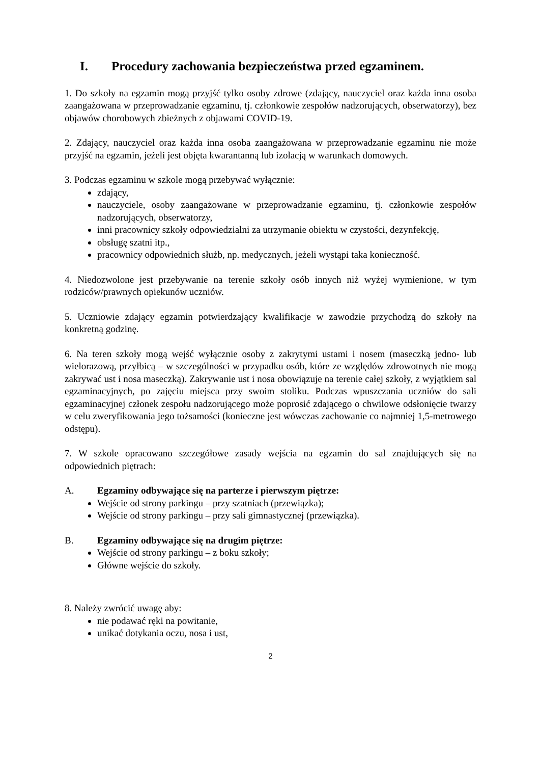I. Procedury zachowania bezpieczeństwa przed egzaminem.
1. Do szkoły na egzamin mogą przyjść tylko osoby zdrowe (zdający, nauczyciel oraz każda inna osoba zaangażowana w przeprowadzanie egzaminu, tj. członkowie zespołów nadzorujących, obserwatorzy), bez objawów chorobowych zbieżnych z objawami COVID-19.
2. Zdający, nauczyciel oraz każda inna osoba zaangażowana w przeprowadzanie egzaminu nie może przyjść na egzamin, jeżeli jest objęta kwarantanną lub izolacją w warunkach domowych.
3. Podczas egzaminu w szkole mogą przebywać wyłącznie:
zdający,
nauczyciele, osoby zaangażowane w przeprowadzanie egzaminu, tj. członkowie zespołów nadzorujących, obserwatorzy,
inni pracownicy szkoły odpowiedzialni za utrzymanie obiektu w czystości, dezynfekcję,
obsługę szatni itp.,
pracownicy odpowiednich służb, np. medycznych, jeżeli wystąpi taka konieczność.
4. Niedozwolone jest przebywanie na terenie szkoły osób innych niż wyżej wymienione, w tym rodziców/prawnych opiekunów uczniów.
5. Uczniowie zdający egzamin potwierdzający kwalifikacje w zawodzie przychodzą do szkoły na konkretną godzinę.
6. Na teren szkoły mogą wejść wyłącznie osoby z zakrytymi ustami i nosem (maseczką jedno- lub wielorazową, przyłbicą – w szczególności w przypadku osób, które ze względów zdrowotnych nie mogą zakrywać ust i nosa maseczką). Zakrywanie ust i nosa obowiązuje na terenie całej szkoły, z wyjątkiem sal egzaminacyjnych, po zajęciu miejsca przy swoim stoliku. Podczas wpuszczania uczniów do sali egzaminacyjnej członek zespołu nadzorującego może poprosić zdającego o chwilowe odsłonięcie twarzy w celu zweryfikowania jego tożsamości (konieczne jest wówczas zachowanie co najmniej 1,5-metrowego odstępu).
7. W szkole opracowano szczegółowe zasady wejścia na egzamin do sal znajdujących się na odpowiednich piętrach:
A. Egzaminy odbywające się na parterze i pierwszym piętrze:
Wejście od strony parkingu – przy szatniach (przewiązka);
Wejście od strony parkingu – przy sali gimnastycznej (przewiązka).
B. Egzaminy odbywające się na drugim piętrze:
Wejście od strony parkingu – z boku szkoły;
Główne wejście do szkoły.
8. Należy zwrócić uwagę aby:
nie podawać ręki na powitanie,
unikać dotykania oczu, nosa i ust,
2